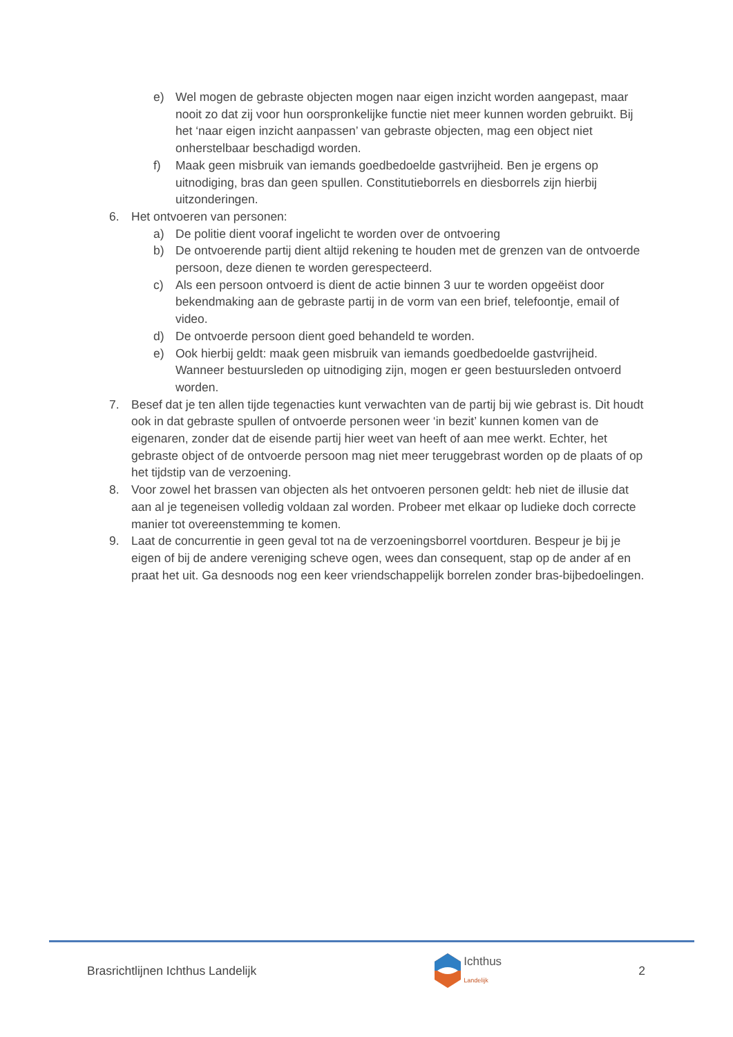e) Wel mogen de gebraste objecten mogen naar eigen inzicht worden aangepast, maar nooit zo dat zij voor hun oorspronkelijke functie niet meer kunnen worden gebruikt. Bij het ‘naar eigen inzicht aanpassen’ van gebraste objecten, mag een object niet onherstelbaar beschadigd worden.
f) Maak geen misbruik van iemands goedbedoelde gastvrijheid. Ben je ergens op uitnodiging, bras dan geen spullen. Constitutieborrels en diesborrels zijn hierbij uitzonderingen.
6. Het ontvoeren van personen:
a) De politie dient vooraf ingelicht te worden over de ontvoering
b) De ontvoerende partij dient altijd rekening te houden met de grenzen van de ontvoerde persoon, deze dienen te worden gerespecteerd.
c) Als een persoon ontvoerd is dient de actie binnen 3 uur te worden opgeëist door bekendmaking aan de gebraste partij in de vorm van een brief, telefoontje, email of video.
d) De ontvoerde persoon dient goed behandeld te worden.
e) Ook hierbij geldt: maak geen misbruik van iemands goedbedoelde gastvrijheid. Wanneer bestuursleden op uitnodiging zijn, mogen er geen bestuursleden ontvoerd worden.
7. Besef dat je ten allen tijde tegenacties kunt verwachten van de partij bij wie gebrast is. Dit houdt ook in dat gebraste spullen of ontvoerde personen weer ‘in bezit’ kunnen komen van de eigenaren, zonder dat de eisende partij hier weet van heeft of aan mee werkt. Echter, het gebraste object of de ontvoerde persoon mag niet meer teruggebrast worden op de plaats of op het tijdstip van de verzoening.
8. Voor zowel het brassen van objecten als het ontvoeren personen geldt: heb niet de illusie dat aan al je tegeneisen volledig voldaan zal worden. Probeer met elkaar op ludieke doch correcte manier tot overeenstemming te komen.
9. Laat de concurrentie in geen geval tot na de verzoeningsborrel voortduren. Bespeur je bij je eigen of bij de andere vereniging scheve ogen, wees dan consequent, stap op de ander af en praat het uit. Ga desnoods nog een keer vriendschappelijk borrelen zonder bras-bijbedoelingen.
Brasrichtlijnen Ichthus Landelijk Ichthus
Landelijk 2